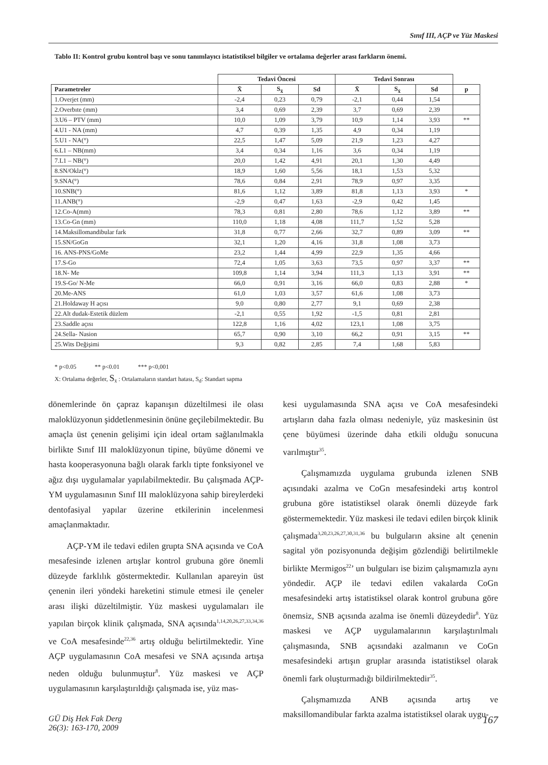Sınıf III, AÇP ve Yüz Maskesi
Tablo II: Kontrol grubu kontrol başı ve sonu tanımlayıcı istatistiksel bilgiler ve ortalama değerler arası farkların önemi.
| | Tedavi Öncesi | | | Tedavi Sonrası | | | |
| --- | --- | --- | --- | --- | --- | --- | --- |
| Parametreler | X̄ | S<sub>x̄</sub> | Sd | X̄ | S<sub>x̄</sub> | Sd | p |
| 1.Overjet (mm) | -2,4 | 0,23 | 0,79 | -2,1 | 0,44 | 1,54 | |
| 2.Overbıte (mm) | 3,4 | 0,69 | 2,39 | 3,7 | 0,69 | 2,39 | |
| 3.U6 – PTV (mm) | 10,0 | 1,09 | 3,79 | 10,9 | 1,14 | 3,93 | ** |
| 4.U1 - NA (mm) | 4,7 | 0,39 | 1,35 | 4,9 | 0,34 | 1,19 | |
| 5.U1 - NA(°) | 22,5 | 1,47 | 5,09 | 21,9 | 1,23 | 4,27 | |
| 6.L1 – NB(mm) | 3,4 | 0,34 | 1,16 | 3,6 | 0,34 | 1,19 | |
| 7.L1 – NB(°) | 20,0 | 1,42 | 4,91 | 20,1 | 1,30 | 4,49 | |
| 8.SN/Oklz(°) | 18,9 | 1,60 | 5,56 | 18,1 | 1,53 | 5,32 | |
| 9.SNA(°) | 78,6 | 0,84 | 2,91 | 78,9 | 0,97 | 3,35 | |
| 10.SNB(°) | 81,6 | 1,12 | 3,89 | 81,8 | 1,13 | 3,93 | * |
| 11.ANB(°) | -2,9 | 0,47 | 1,63 | -2,9 | 0,42 | 1,45 | |
| 12.Co-A(mm) | 78,3 | 0,81 | 2,80 | 78,6 | 1,12 | 3,89 | ** |
| 13.Co-Gn (mm) | 110,0 | 1,18 | 4,08 | 111,7 | 1,52 | 5,28 | |
| 14.Maksillomandibular fark | 31,8 | 0,77 | 2,66 | 32,7 | 0,89 | 3,09 | ** |
| 15.SN/GoGn | 32,1 | 1,20 | 4,16 | 31,8 | 1,08 | 3,73 | |
| 16. ANS-PNS/GoMe | 23,2 | 1,44 | 4,99 | 22,9 | 1,35 | 4,66 | |
| 17.S-Go | 72,4 | 1,05 | 3,63 | 73,5 | 0,97 | 3,37 | ** |
| 18.N- Me | 109,8 | 1,14 | 3,94 | 111,3 | 1,13 | 3,91 | ** |
| 19.S-Go/ N-Me | 66,0 | 0,91 | 3,16 | 66,0 | 0,83 | 2,88 | * |
| 20.Me-ANS | 61,0 | 1,03 | 3,57 | 61,6 | 1,08 | 3,73 | |
| 21.Holdaway H açısı | 9,0 | 0,80 | 2,77 | 9,1 | 0,69 | 2,38 | |
| 22.Alt dudak-Estetik düzlem | -2,1 | 0,55 | 1,92 | -1,5 | 0,81 | 2,81 | |
| 23.Saddle açısı | 122,8 | 1,16 | 4,02 | 123,1 | 1,08 | 3,75 | |
| 24.Sella- Nasion | 65,7 | 0,90 | 3,10 | 66,2 | 0,91 | 3,15 | ** |
| 25.Wits Değişimi | 9,3 | 0,82 | 2,85 | 7,4 | 1,68 | 5,83 | |
* p<0.05 ** p<0.01 *** p<0,001
X: Ortalama değerler, S<sub>x̄</sub> : Ortalamaların standart hatası, S<sub>d</sub>: Standart sapma
dönemlerinde ön çapraz kapanışın düzeltilmesi ile olası maloklüzyonun şiddetlenmesinin önüne geçilebilmektedir. Bu amaçla üst çenenin gelişimi için ideal ortam sağlanılmakla birlikte Sınıf III maloklüzyonun tipine, büyüme dönemi ve hasta kooperasyonuna bağlı olarak farklı tipte fonksiyonel ve ağız dışı uygulamalar yapılabilmektedir. Bu çalışmada AÇP-YM uygulamasının Sınıf III maloklüzyona sahip bireylerdeki dentofasiyal yapılar üzerine etkilerinin incelenmesi amaçlanmaktadır.
AÇP-YM ile tedavi edilen grupta SNA açısında ve CoA mesafesinde izlenen artışlar kontrol grubuna göre önemli düzeyde farklılık göstermektedir. Kullanılan apareyin üst çenenin ileri yöndeki hareketini stimule etmesi ile çeneler arası ilişki düzeltilmiştir. Yüz maskesi uygulamaları ile yapılan birçok klinik çalışmada, SNA açısında<sup>1,14,20,26,27,33,34,36</sup> ve CoA mesafesinde<sup>22,36</sup> artış olduğu belirtilmektedir. Yine AÇP uygulamasının CoA mesafesi ve SNA açısında artışa neden olduğu bulunmuştur<sup>8</sup>. Yüz maskesi ve AÇP uygulamasının karşılaştırıldığı çalışmada ise, yüz mas-
kesi uygulamasında SNA açısı ve CoA mesafesindeki artışların daha fazla olması nedeniyle, yüz maskesinin üst çene büyümesi üzerinde daha etkili olduğu sonucuna varılmıştır<sup>35</sup>.
Çalışmamızda uygulama grubunda izlenen SNB açısındaki azalma ve CoGn mesafesindeki artış kontrol grubuna göre istatistiksel olarak önemli düzeyde fark göstermemektedir. Yüz maskesi ile tedavi edilen birçok klinik çalışmada<sup>3,20,23,26,27,30,31,36</sup> bu bulguların aksine alt çenenin sagital yön pozisyonunda değişim gözlendiği belirtilmekle birlikte Mermigos<sup>22</sup>’ un bulguları ise bizim çalışmamızla aynı yöndedir. AÇP ile tedavi edilen vakalarda CoGn mesafesindeki artış istatistiksel olarak kontrol grubuna göre önemsiz, SNB açısında azalma ise önemli düzeydedir<sup>8</sup>. Yüz maskesi ve AÇP uygulamalarının karşılaştırılmalı çalışmasında, SNB açısındaki azalmanın ve CoGn mesafesindeki artışın gruplar arasında istatistiksel olarak önemli fark oluşturmadığı bildirilmektedir<sup>35</sup>.
Çalışmamızda ANB açısında artış ve maksillomandibular farkta azalma istatistiksel olarak uygu-
GÜ Diş Hek Fak Derg
26(3): 163-170, 2009
167